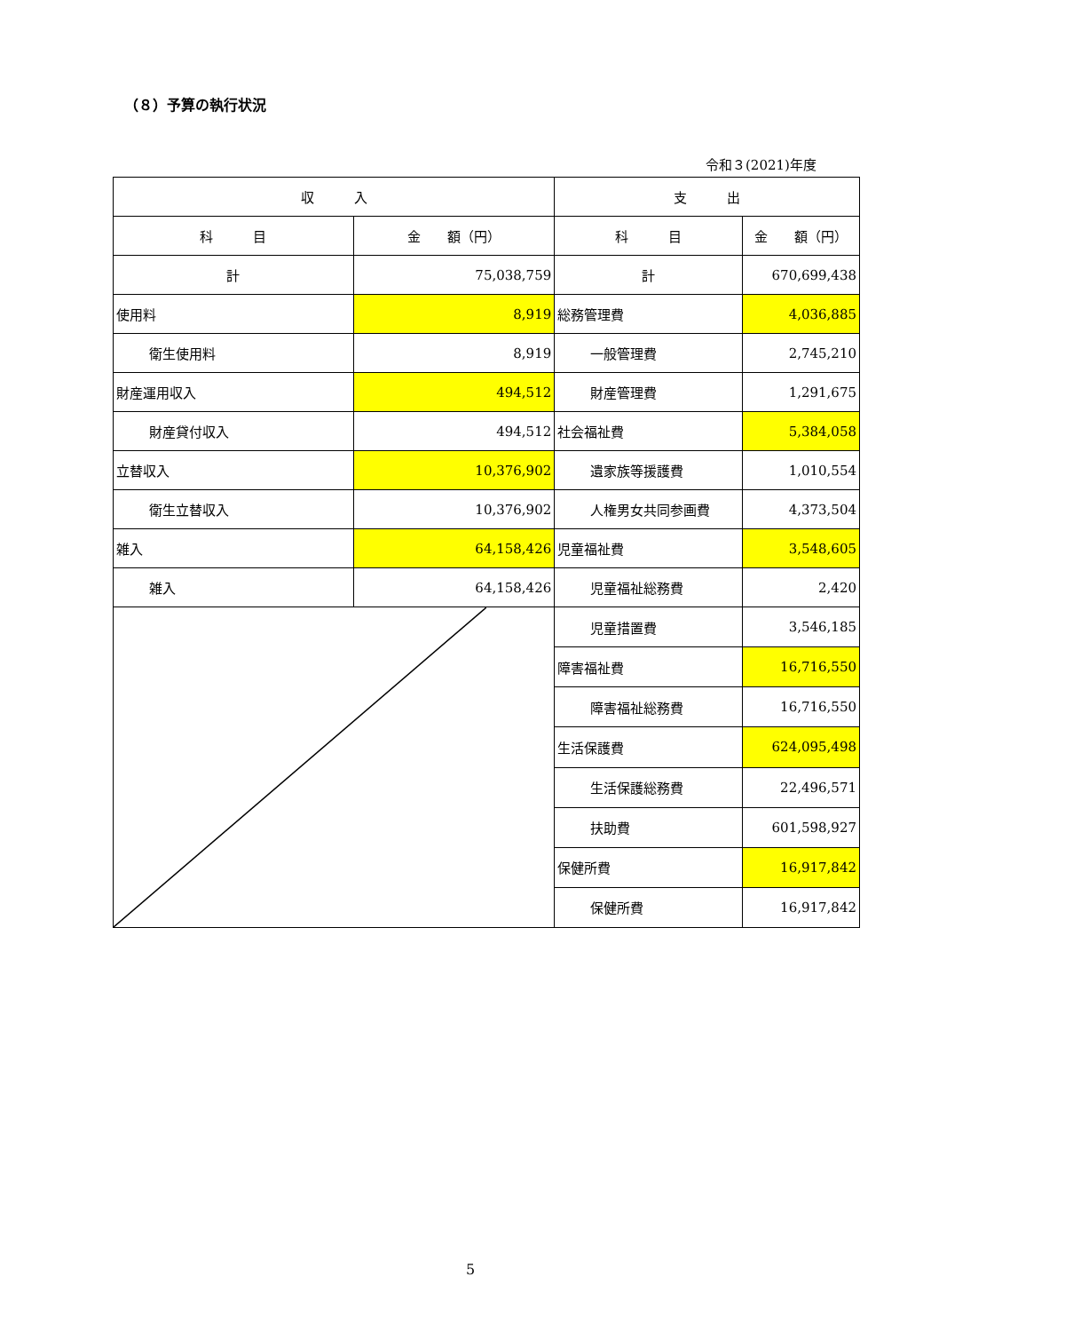（８）予算の執行状況
令和３(2021)年度
| 収 入 | | 支 出 | |
| --- | --- | --- | --- |
| 科 目 | 金 額（円） | 科 目 | 金 額（円） |
| 計 | 75,038,759 | 計 | 670,699,438 |
| 使用料 | 8,919 | 総務管理費 | 4,036,885 |
| 衛生使用料 | 8,919 | 一般管理費 | 2,745,210 |
| 財産運用収入 | 494,512 | 財産管理費 | 1,291,675 |
| 財産貸付収入 | 494,512 | 社会福祉費 | 5,384,058 |
| 立替収入 | 10,376,902 | 遺家族等援護費 | 1,010,554 |
| 衛生立替収入 | 10,376,902 | 人権男女共同参画費 | 4,373,504 |
| 雑入 | 64,158,426 | 児童福祉費 | 3,548,605 |
| 雑入 | 64,158,426 | 児童福祉総務費 | 2,420 |
| | | 児童措置費 | 3,546,185 |
| | | 障害福祉費 | 16,716,550 |
| | | 障害福祉総務費 | 16,716,550 |
| | | 生活保護費 | 624,095,498 |
| | | 生活保護総務費 | 22,496,571 |
| | | 扶助費 | 601,598,927 |
| | | 保健所費 | 16,917,842 |
| | | 保健所費 | 16,917,842 |
5